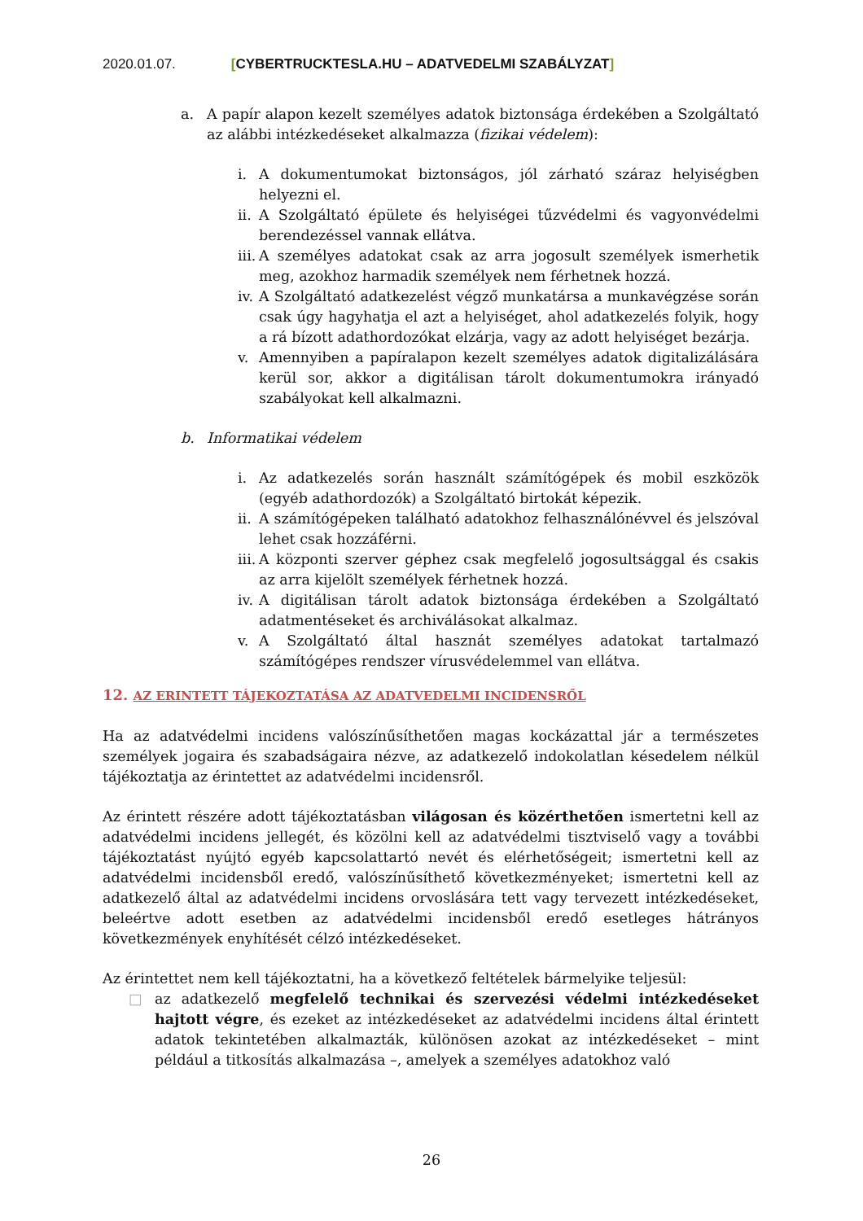2020.01.07. [CYBERTRUCKTESLA.HU – ADATVEDELMI SZABÁLYZAT]
a. A papír alapon kezelt személyes adatok biztonsága érdekében a Szolgáltató az alábbi intézkedéseket alkalmazza (fizikai védelem):
i. A dokumentumokat biztonságos, jól zárható száraz helyiségben helyezni el.
ii.
A Szolgáltató épülete és helyiségei tűzvédelmi és vagyonvédelmi berendezéssel vannak ellátva.
iii.
A személyes adatokat csak az arra jogosult személyek ismerhetik meg, azokhoz harmadik személyek nem férhetnek hozzá.
iv.
A Szolgáltató adatkezelést végző munkatársa a munkavégzése során csak úgy hagyhatja el azt a helyiséget, ahol adatkezelés folyik, hogy a rá bízott adathordozókat elzárja, vagy az adott helyiséget bezárja.
v. Amennyiben a papíralapon kezelt személyes adatok digitalizálására kerül sor, akkor a digitálisan tárolt dokumentumokra irányadó szabályokat kell alkalmazni.
b. Informatikai védelem
i. Az adatkezelés során használt számítógépek és mobil eszközök (egyéb adathordozók) a Szolgáltató birtokát képezik.
ii.
A számítógépeken található adatokhoz felhasználónévvel és jelszóval lehet csak hozzáférni.
iii.
A központi szerver géphez csak megfelelő jogosultsággal és csakis az arra kijelölt személyek férhetnek hozzá.
iv.
A digitálisan tárolt adatok biztonsága érdekében a Szolgáltató adatmentéseket és archiválásokat alkalmaz.
v. A Szolgáltató által hasznát személyes adatokat tartalmazó számítógépes rendszer vírusvédelemmel van ellátva.
12. AZ ERINTETT TÁJEKOZTATÁSA AZ ADATVEDELMI INCIDENSRŐL
Ha az adatvédelmi incidens valószínűsíthetően magas kockázattal jár a természetes személyek jogaira és szabadságaira nézve, az adatkezelő indokolatlan késedelem nélkül tájékoztatja az érintettet az adatvédelmi incidensről.
Az érintett részére adott tájékoztatásban világosan és közérthetően ismertetni kell az adatvédelmi incidens jellegét, és közölni kell az adatvédelmi tisztviselő vagy a további tájékoztatást nyújtó egyéb kapcsolattartó nevét és elérhetőségeit; ismertetni kell az adatvédelmi incidensből eredő, valószínűsíthető következményeket; ismertetni kell az adatkezelő által az adatvédelmi incidens orvoslására tett vagy tervezett intézkedéseket, beleértve adott esetben az adatvédelmi incidensből eredő esetleges hátrányos következmények enyhítését célzó intézkedéseket.
Az érintettet nem kell tájékoztatni, ha a következő feltételek bármelyike teljesül:
□ az adatkezelő megfelelő technikai és szervezési védelmi intézkedéseket hajtott végre, és ezeket az intézkedéseket az adatvédelmi incidens által érintett adatok tekintetében alkalmazták, különösen azokat az intézkedéseket – mint például a titkosítás alkalmazása –, amelyek a személyes adatokhoz való
26